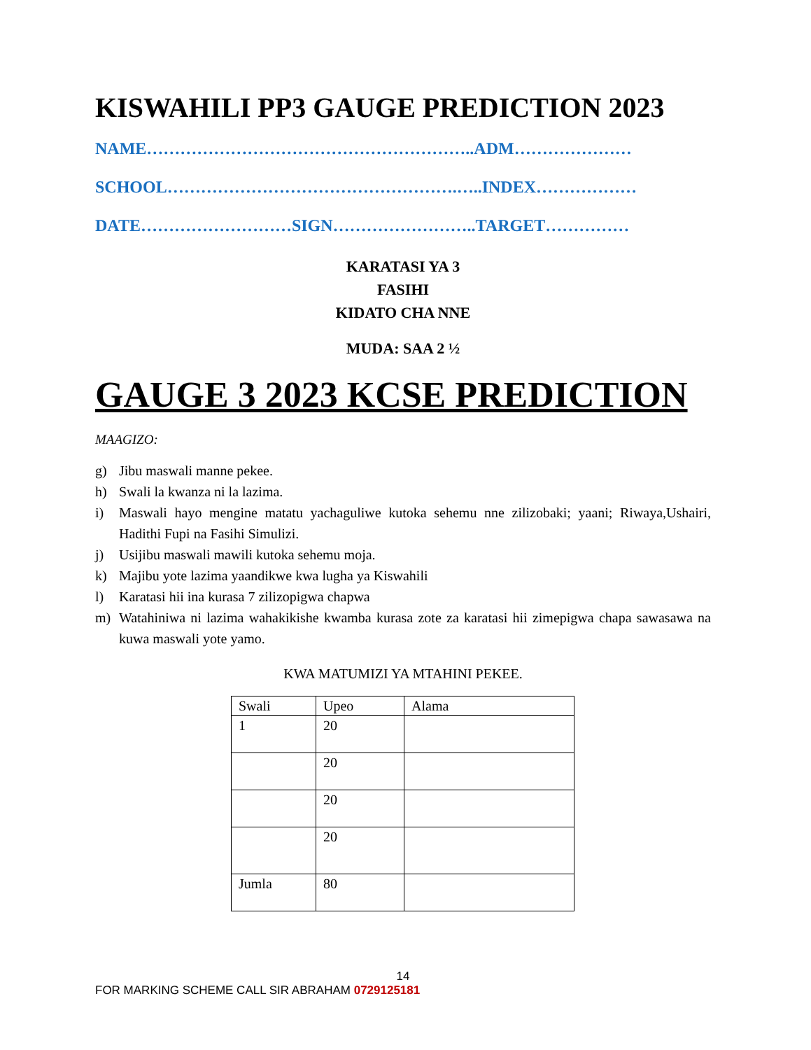KISWAHILI PP3 GAUGE PREDICTION 2023
NAME…………………………………………………..ADM…………………
SCHOOL…………………………………………….…..INDEX………………
DATE………………………SIGN……………………..TARGET……………
KARATASI YA 3
FASIHI
KIDATO CHA NNE
MUDA: SAA 2 ½
GAUGE 3 2023 KCSE PREDICTION
MAAGIZO:
g) Jibu maswali manne pekee.
h) Swali la kwanza ni la lazima.
i) Maswali hayo mengine matatu yachaguliwe kutoka sehemu nne zilizobaki; yaani; Riwaya,Ushairi, Hadithi Fupi na Fasihi Simulizi.
j) Usijibu maswali mawili kutoka sehemu moja.
k) Majibu yote lazima yaandikwe kwa lugha ya Kiswahili
l) Karatasi hii ina kurasa 7 zilizopigwa chapwa
m) Watahiniwa ni lazima wahakikishe kwamba kurasa zote za karatasi hii zimepigwa chapa sawasawa na kuwa maswali yote yamo.
KWA MATUMIZI YA MTAHINI PEKEE.
| Swali | Upeo | Alama |
| 1 | 20 | |
| | 20 | |
| | 20 | |
| | 20 | |
| Jumla | 80 | |
14
FOR MARKING SCHEME CALL SIR ABRAHAM 0729125181